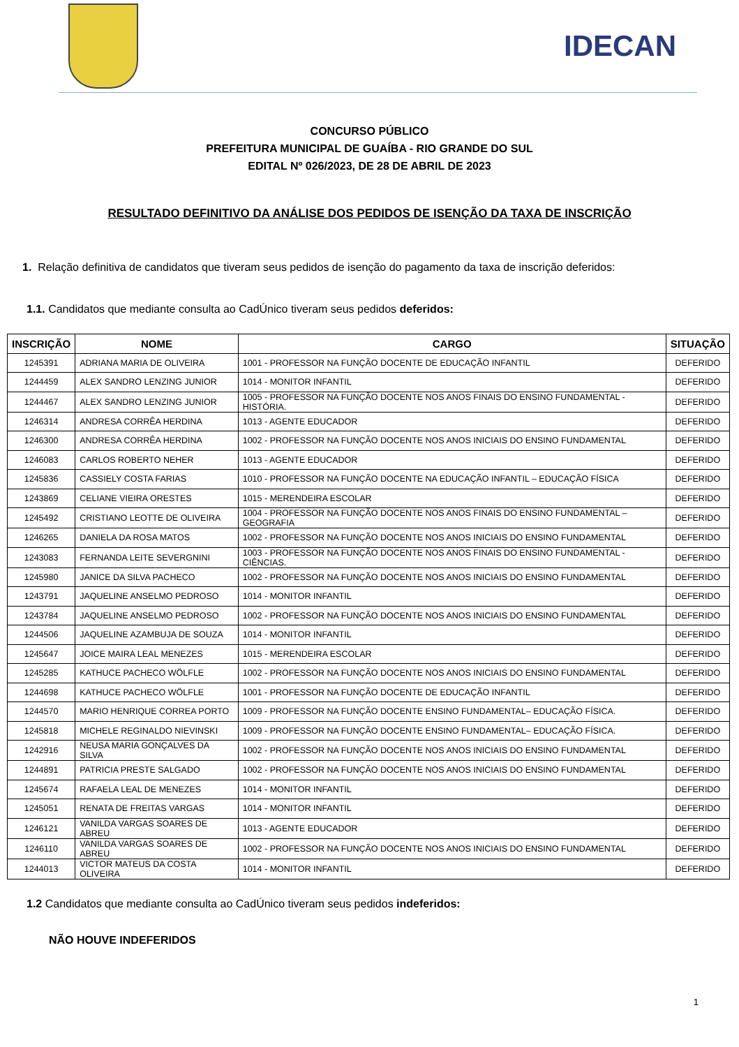IDECAN
CONCURSO PÚBLICO
PREFEITURA MUNICIPAL DE GUAÍBA - RIO GRANDE DO SUL
EDITAL Nº 026/2023, DE 28 DE ABRIL DE 2023
RESULTADO DEFINITIVO DA ANÁLISE DOS PEDIDOS DE ISENÇÃO DA TAXA DE INSCRIÇÃO
1. Relação definitiva de candidatos que tiveram seus pedidos de isenção do pagamento da taxa de inscrição deferidos:
1.1. Candidatos que mediante consulta ao CadÚnico tiveram seus pedidos deferidos:
| INSCRIÇÃO | NOME | CARGO | SITUAÇÃO |
| --- | --- | --- | --- |
| 1245391 | ADRIANA MARIA DE OLIVEIRA | 1001 - PROFESSOR NA FUNÇÃO DOCENTE DE EDUCAÇÃO INFANTIL | DEFERIDO |
| 1244459 | ALEX SANDRO LENZING JUNIOR | 1014 - MONITOR INFANTIL | DEFERIDO |
| 1244467 | ALEX SANDRO LENZING JUNIOR | 1005 - PROFESSOR NA FUNÇÃO DOCENTE NOS ANOS FINAIS DO ENSINO FUNDAMENTAL - HISTÓRIA. | DEFERIDO |
| 1246314 | ANDRESA CORRÊA HERDINA | 1013 - AGENTE EDUCADOR | DEFERIDO |
| 1246300 | ANDRESA CORRÊA HERDINA | 1002 - PROFESSOR NA FUNÇÃO DOCENTE NOS ANOS INICIAIS DO ENSINO FUNDAMENTAL | DEFERIDO |
| 1246083 | CARLOS ROBERTO NEHER | 1013 - AGENTE EDUCADOR | DEFERIDO |
| 1245836 | CASSIELY COSTA FARIAS | 1010 - PROFESSOR NA FUNÇÃO DOCENTE NA EDUCAÇÃO INFANTIL – EDUCAÇÃO FÍSICA | DEFERIDO |
| 1243869 | CELIANE VIEIRA ORESTES | 1015 - MERENDEIRA ESCOLAR | DEFERIDO |
| 1245492 | CRISTIANO LEOTTE DE OLIVEIRA | 1004 - PROFESSOR NA FUNÇÃO DOCENTE NOS ANOS FINAIS DO ENSINO FUNDAMENTAL – GEOGRAFIA | DEFERIDO |
| 1246265 | DANIELA DA ROSA MATOS | 1002 - PROFESSOR NA FUNÇÃO DOCENTE NOS ANOS INICIAIS DO ENSINO FUNDAMENTAL | DEFERIDO |
| 1243083 | FERNANDA LEITE SEVERGNINI | 1003 - PROFESSOR NA FUNÇÃO DOCENTE NOS ANOS FINAIS DO ENSINO FUNDAMENTAL - CIÊNCIAS. | DEFERIDO |
| 1245980 | JANICE DA SILVA PACHECO | 1002 - PROFESSOR NA FUNÇÃO DOCENTE NOS ANOS INICIAIS DO ENSINO FUNDAMENTAL | DEFERIDO |
| 1243791 | JAQUELINE ANSELMO PEDROSO | 1014 - MONITOR INFANTIL | DEFERIDO |
| 1243784 | JAQUELINE ANSELMO PEDROSO | 1002 - PROFESSOR NA FUNÇÃO DOCENTE NOS ANOS INICIAIS DO ENSINO FUNDAMENTAL | DEFERIDO |
| 1244506 | JAQUELINE AZAMBUJA DE SOUZA | 1014 - MONITOR INFANTIL | DEFERIDO |
| 1245647 | JOICE MAIRA LEAL MENEZES | 1015 - MERENDEIRA ESCOLAR | DEFERIDO |
| 1245285 | KATHUCE PACHECO WÖLFLE | 1002 - PROFESSOR NA FUNÇÃO DOCENTE NOS ANOS INICIAIS DO ENSINO FUNDAMENTAL | DEFERIDO |
| 1244698 | KATHUCE PACHECO WÖLFLE | 1001 - PROFESSOR NA FUNÇÃO DOCENTE DE EDUCAÇÃO INFANTIL | DEFERIDO |
| 1244570 | MARIO HENRIQUE CORREA PORTO | 1009 - PROFESSOR NA FUNÇÃO DOCENTE ENSINO FUNDAMENTAL– EDUCAÇÃO FÍSICA. | DEFERIDO |
| 1245818 | MICHELE REGINALDO NIEVINSKI | 1009 - PROFESSOR NA FUNÇÃO DOCENTE ENSINO FUNDAMENTAL– EDUCAÇÃO FÍSICA. | DEFERIDO |
| 1242916 | NEUSA MARIA GONÇALVES DA SILVA | 1002 - PROFESSOR NA FUNÇÃO DOCENTE NOS ANOS INICIAIS DO ENSINO FUNDAMENTAL | DEFERIDO |
| 1244891 | PATRICIA PRESTE SALGADO | 1002 - PROFESSOR NA FUNÇÃO DOCENTE NOS ANOS INICIAIS DO ENSINO FUNDAMENTAL | DEFERIDO |
| 1245674 | RAFAELA LEAL DE MENEZES | 1014 - MONITOR INFANTIL | DEFERIDO |
| 1245051 | RENATA DE FREITAS VARGAS | 1014 - MONITOR INFANTIL | DEFERIDO |
| 1246121 | VANILDA VARGAS SOARES DE ABREU | 1013 - AGENTE EDUCADOR | DEFERIDO |
| 1246110 | VANILDA VARGAS SOARES DE ABREU | 1002 - PROFESSOR NA FUNÇÃO DOCENTE NOS ANOS INICIAIS DO ENSINO FUNDAMENTAL | DEFERIDO |
| 1244013 | VICTOR MATEUS DA COSTA OLIVEIRA | 1014 - MONITOR INFANTIL | DEFERIDO |
1.2 Candidatos que mediante consulta ao CadÚnico tiveram seus pedidos indeferidos:
NÃO HOUVE INDEFERIDOS
1